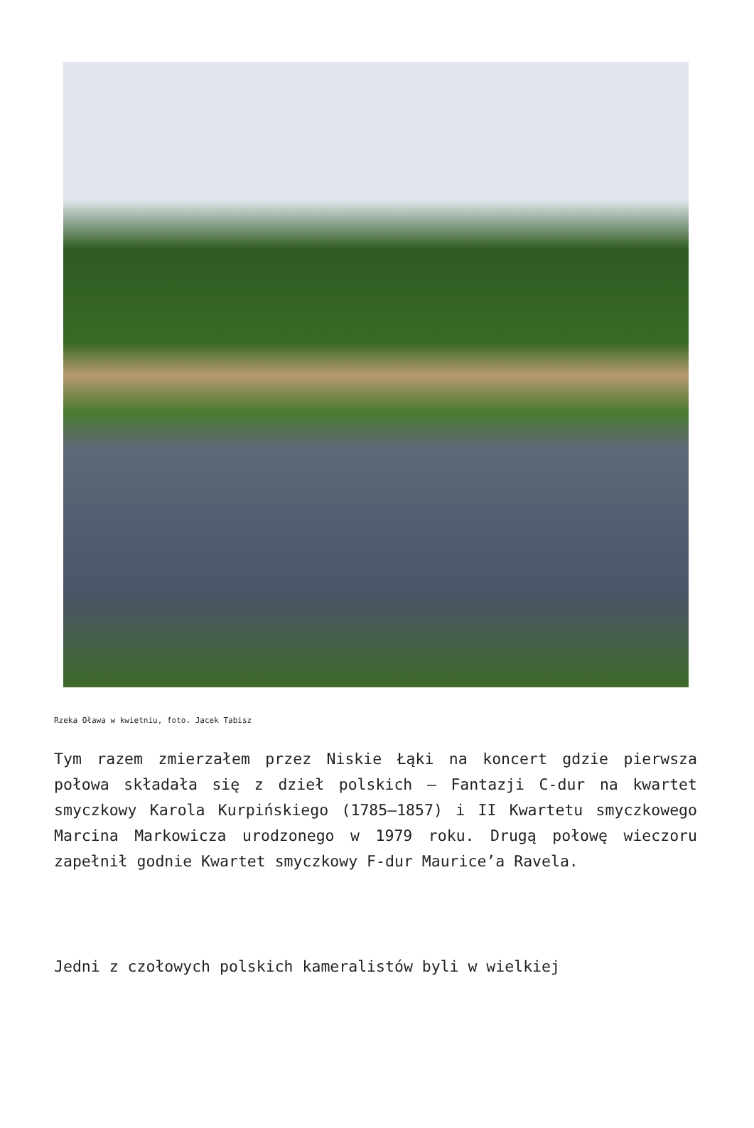Rzeka Oława w kwietniu, foto. Jacek Tabisz
Tym razem zmierzałem przez Niskie Łąki na koncert gdzie pierwsza połowa składała się z dzieł polskich – Fantazji C-dur na kwartet smyczkowy Karola Kurpińskiego (1785–1857) i II Kwartetu smyczkowego Marcina Markowicza urodzonego w 1979 roku. Drugą połowę wieczoru zapełnił godnie Kwartet smyczkowy F-dur Maurice’a Ravela.
Jedni z czołowych polskich kameralistów byli w wielkiej